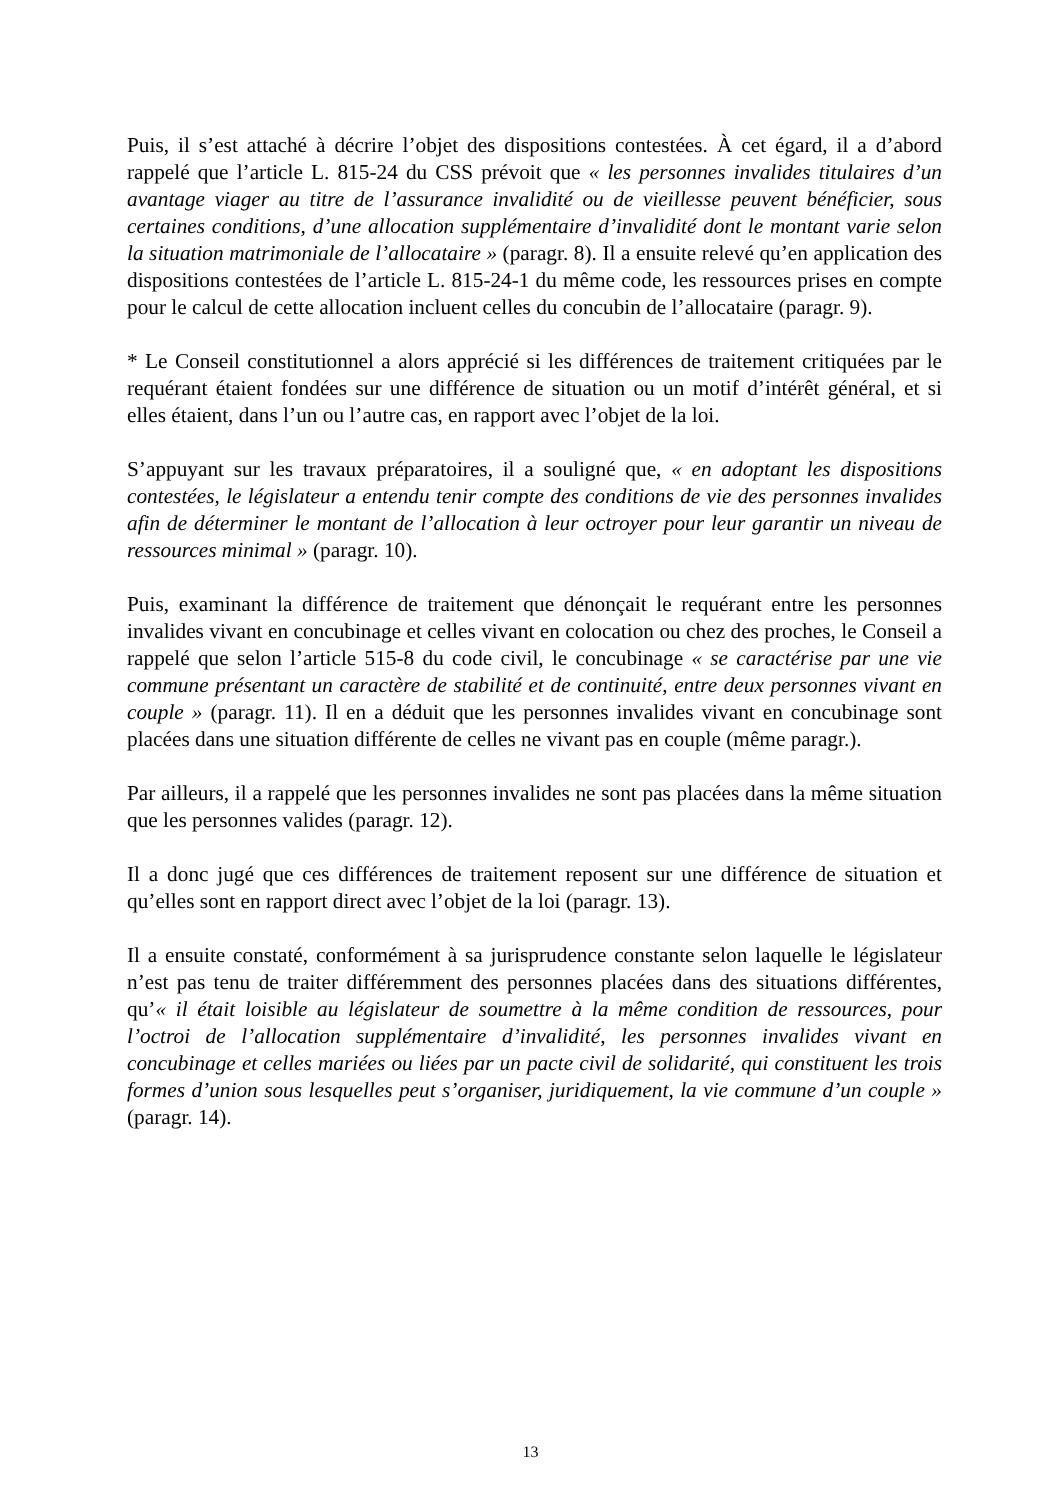Puis, il s’est attaché à décrire l’objet des dispositions contestées. À cet égard, il a d’abord rappelé que l’article L. 815-24 du CSS prévoit que « les personnes invalides titulaires d’un avantage viager au titre de l’assurance invalidité ou de vieillesse peuvent bénéficier, sous certaines conditions, d’une allocation supplémentaire d’invalidité dont le montant varie selon la situation matrimoniale de l’allocataire » (paragr. 8). Il a ensuite relevé qu’en application des dispositions contestées de l’article L. 815-24-1 du même code, les ressources prises en compte pour le calcul de cette allocation incluent celles du concubin de l’allocataire (paragr. 9).
* Le Conseil constitutionnel a alors apprécié si les différences de traitement critiquées par le requérant étaient fondées sur une différence de situation ou un motif d’intérêt général, et si elles étaient, dans l’un ou l’autre cas, en rapport avec l’objet de la loi.
S’appuyant sur les travaux préparatoires, il a souligné que, « en adoptant les dispositions contestées, le législateur a entendu tenir compte des conditions de vie des personnes invalides afin de déterminer le montant de l’allocation à leur octroyer pour leur garantir un niveau de ressources minimal » (paragr. 10).
Puis, examinant la différence de traitement que dénonçait le requérant entre les personnes invalides vivant en concubinage et celles vivant en colocation ou chez des proches, le Conseil a rappelé que selon l’article 515-8 du code civil, le concubinage « se caractérise par une vie commune présentant un caractère de stabilité et de continuité, entre deux personnes vivant en couple » (paragr. 11). Il en a déduit que les personnes invalides vivant en concubinage sont placées dans une situation différente de celles ne vivant pas en couple (même paragr.).
Par ailleurs, il a rappelé que les personnes invalides ne sont pas placées dans la même situation que les personnes valides (paragr. 12).
Il a donc jugé que ces différences de traitement reposent sur une différence de situation et qu’elles sont en rapport direct avec l’objet de la loi (paragr. 13).
Il a ensuite constaté, conformément à sa jurisprudence constante selon laquelle le législateur n’est pas tenu de traiter différemment des personnes placées dans des situations différentes, qu’« il était loisible au législateur de soumettre à la même condition de ressources, pour l’octroi de l’allocation supplémentaire d’invalidité, les personnes invalides vivant en concubinage et celles mariées ou liées par un pacte civil de solidarité, qui constituent les trois formes d’union sous lesquelles peut s’organiser, juridiquement, la vie commune d’un couple » (paragr. 14).
13